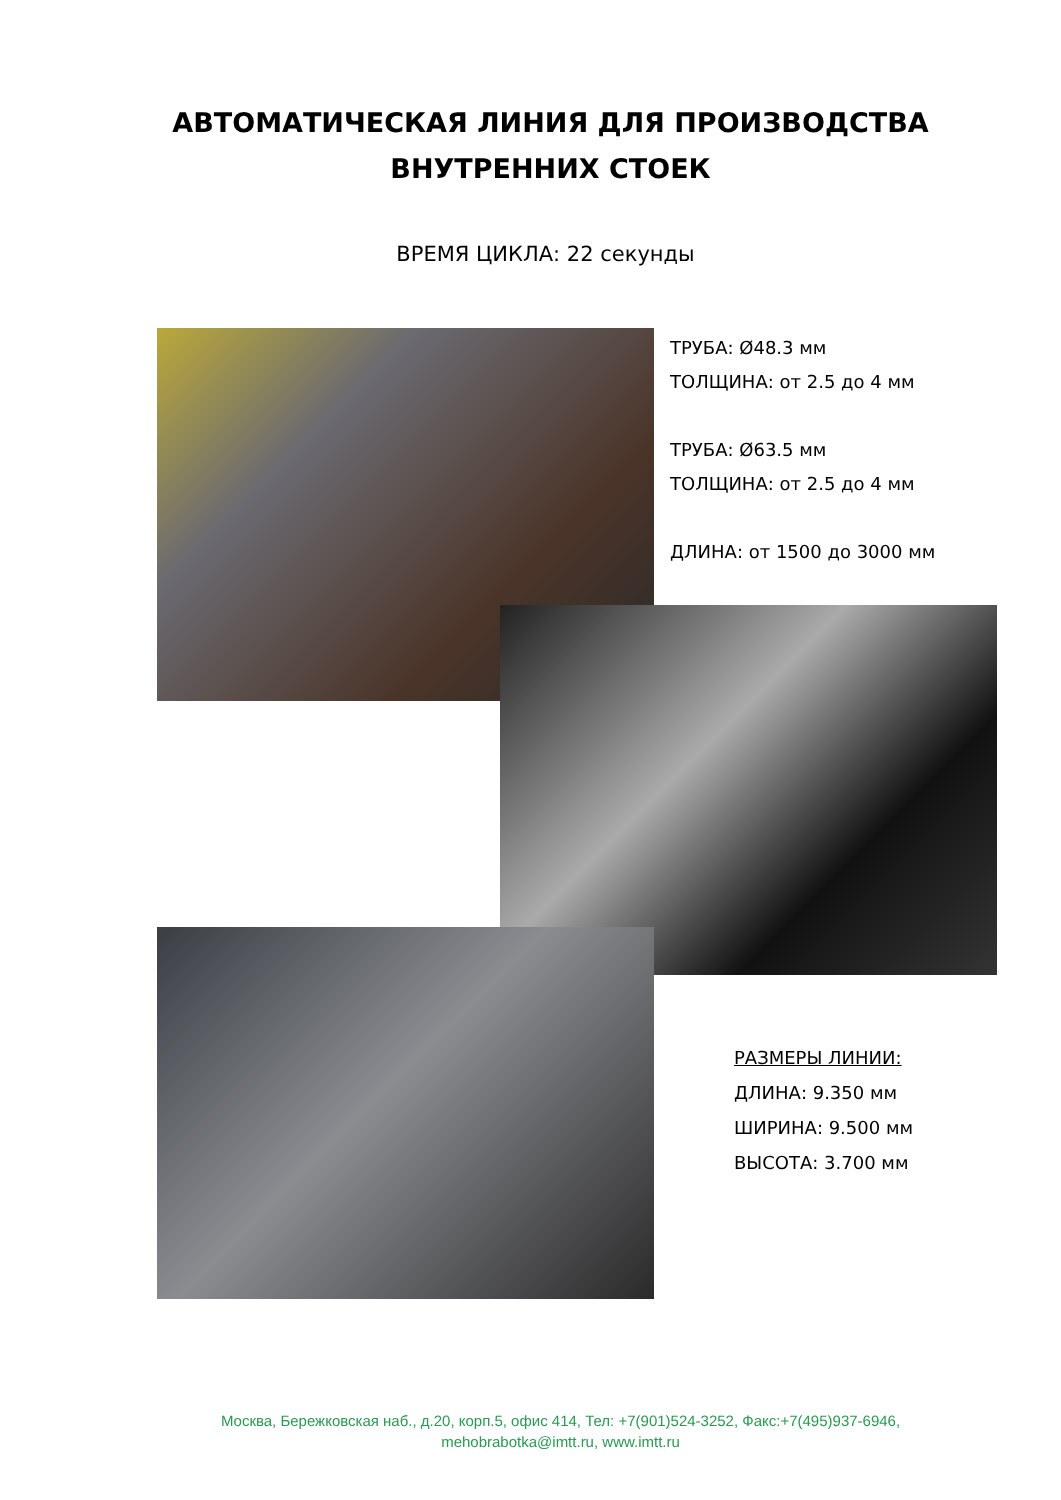АВТОМАТИЧЕСКАЯ ЛИНИЯ ДЛЯ ПРОИЗВОДСТВА
ВНУТРЕННИХ СТОЕК
ВРЕМЯ ЦИКЛА: 22 секунды
ТРУБА: Ø48.3 мм
ТОЛЩИНА: от 2.5 до 4 мм
ТРУБА: Ø63.5 мм
ТОЛЩИНА: от 2.5 до 4 мм
ДЛИНА: от 1500 до 3000 мм
РАЗМЕРЫ ЛИНИИ:
ДЛИНА: 9.350 мм
ШИРИНА: 9.500 мм
ВЫСОТА: 3.700 мм
Москва, Бережковская наб., д.20, корп.5, офис 414, Тел: +7(901)524-3252, Факс:+7(495)937-6946,
mehobrabotka@imtt.ru, www.imtt.ru